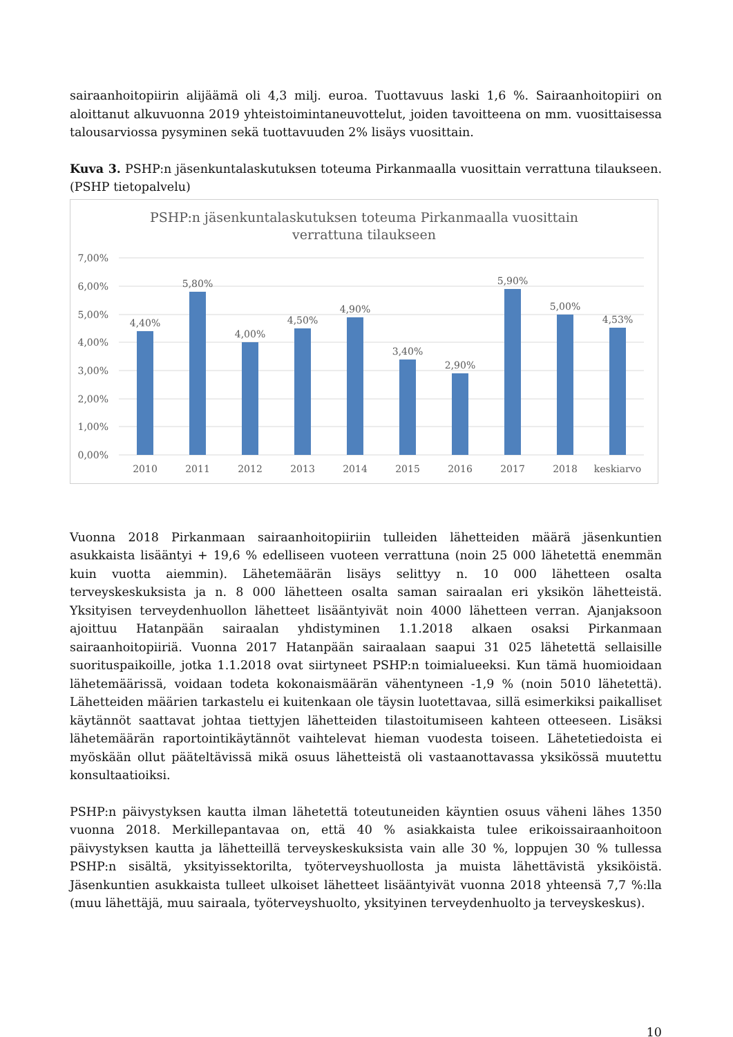sairaanhoitopiirin alijäämä oli 4,3 milj. euroa. Tuottavuus laski 1,6 %. Sairaanhoitopiiri on aloittanut alkuvuonna 2019 yhteistoimintaneuvottelut, joiden tavoitteena on mm. vuosittaisessa talousarviossa pysyminen sekä tuottavuuden 2% lisäys vuosittain.
Kuva 3. PSHP:n jäsenkuntalaskutuksen toteuma Pirkanmaalla vuosittain verrattuna tilaukseen. (PSHP tietopalvelu)
PSHP:n jäsenkuntalaskutuksen toteuma Pirkanmaalla vuosittain
verrattuna tilaukseen
7,00%
6,00%
5,00%
4,00%
3,00%
2,00%
1,00%
0,00%
4,40%
5,80%
4,00%
4,50%
4,90%
3,40%
2,90%
5,90%
5,00%
4,53%
2010
2011
2012
2013
2014
2015
2016
2017
2018
keskiarvo
Vuonna 2018 Pirkanmaan sairaanhoitopiiriin tulleiden lähetteiden määrä jäsenkuntien asukkaista lisääntyi + 19,6 % edelliseen vuoteen verrattuna (noin 25 000 lähetettä enemmän kuin vuotta aiemmin). Lähetemäärän lisäys selittyy n. 10 000 lähetteen osalta terveyskeskuksista ja n. 8 000 lähetteen osalta saman sairaalan eri yksikön lähetteistä. Yksityisen terveydenhuollon lähetteet lisääntyivät noin 4000 lähetteen verran. Ajanjaksoon ajoittuu Hatanpään sairaalan yhdistyminen 1.1.2018 alkaen osaksi Pirkanmaan sairaanhoitopiiriä. Vuonna 2017 Hatanpään sairaalaan saapui 31 025 lähetettä sellaisille suorituspaikoille, jotka 1.1.2018 ovat siirtyneet PSHP:n toimialueeksi. Kun tämä huomioidaan lähetemäärissä, voidaan todeta kokonaismäärän vähentyneen -1,9 % (noin 5010 lähetettä). Lähetteiden määrien tarkastelu ei kuitenkaan ole täysin luotettavaa, sillä esimerkiksi paikalliset käytännöt saattavat johtaa tiettyjen lähetteiden tilastoitumiseen kahteen otteeseen. Lisäksi lähetemäärän raportointikäytännöt vaihtelevat hieman vuodesta toiseen. Lähetetiedoista ei myöskään ollut pääteltävissä mikä osuus lähetteistä oli vastaanottavassa yksikössä muutettu konsultaatioiksi.
PSHP:n päivystyksen kautta ilman lähetettä toteutuneiden käyntien osuus väheni lähes 1350 vuonna 2018. Merkillepantavaa on, että 40 % asiakkaista tulee erikoissairaanhoitoon päivystyksen kautta ja lähetteillä terveyskeskuksista vain alle 30 %, loppujen 30 % tullessa PSHP:n sisältä, yksityissektorilta, työterveyshuollosta ja muista lähettävistä yksiköistä. Jäsenkuntien asukkaista tulleet ulkoiset lähetteet lisääntyivät vuonna 2018 yhteensä 7,7 %:lla (muu lähettäjä, muu sairaala, työterveyshuolto, yksityinen terveydenhuolto ja terveyskeskus).
10